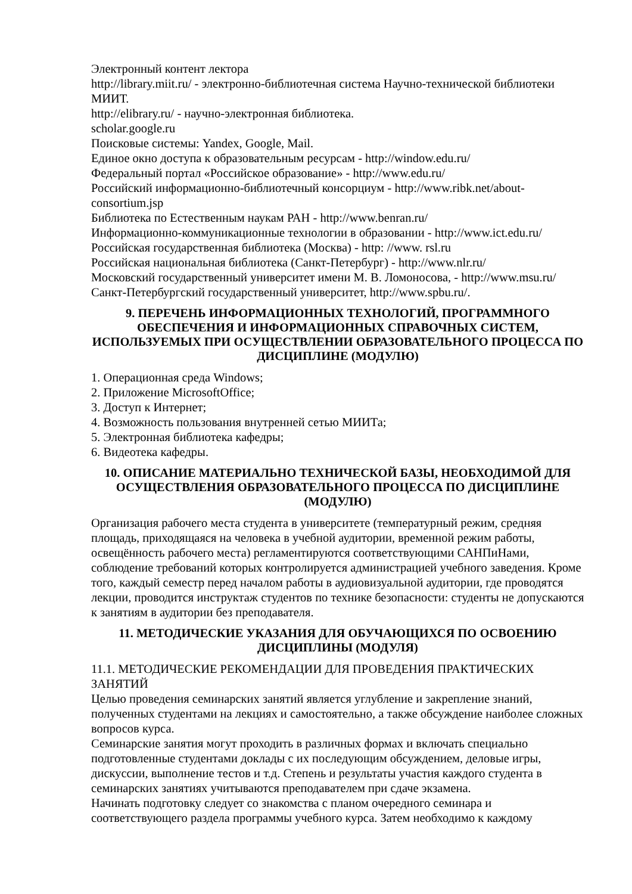Электронный контент лектора
http://library.miit.ru/ - электронно-библиотечная система Научно-технической библиотеки МИИТ.
http://elibrary.ru/ - научно-электронная библиотека.
scholar.google.ru
Поисковые системы: Yandex, Google, Mail.
Единое окно доступа к образовательным ресурсам - http://window.edu.ru/
Федеральный портал «Российское образование» - http://www.edu.ru/
Российский информационно-библиотечный консорциум - http://www.ribk.net/about-consortium.jsp
Библиотека по Естественным наукам РАН - http://www.benran.ru/
Информационно-коммуникационные технологии в образовании - http://www.ict.edu.ru/
Российская государственная библиотека (Москва) - http: //www. rsl.ru
Российская национальная библиотека (Санкт-Петербург) - http://www.nlr.ru/
Московский государственный университет имени М. В. Ломоносова, - http://www.msu.ru/
Санкт-Петербургский государственный университет, http://www.spbu.ru/.
9. ПЕРЕЧЕНЬ ИНФОРМАЦИОННЫХ ТЕХНОЛОГИЙ, ПРОГРАММНОГО ОБЕСПЕЧЕНИЯ И ИНФОРМАЦИОННЫХ СПРАВОЧНЫХ СИСТЕМ, ИСПОЛЬЗУЕМЫХ ПРИ ОСУЩЕСТВЛЕНИИ ОБРАЗОВАТЕЛЬНОГО ПРОЦЕССА ПО ДИСЦИПЛИНЕ (МОДУЛЮ)
1. Операционная среда Windows;
2. Приложение MicrosoftOffice;
3. Доступ к Интернет;
4. Возможность пользования внутренней сетью МИИТа;
5. Электронная библиотека кафедры;
6. Видеотека кафедры.
10. ОПИСАНИЕ МАТЕРИАЛЬНО ТЕХНИЧЕСКОЙ БАЗЫ, НЕОБХОДИМОЙ ДЛЯ ОСУЩЕСТВЛЕНИЯ ОБРАЗОВАТЕЛЬНОГО ПРОЦЕССА ПО ДИСЦИПЛИНЕ (МОДУЛЮ)
Организация рабочего места студента в университете (температурный режим, средняя площадь, приходящаяся на человека в учебной аудитории, временной режим работы, освещённость рабочего места) регламентируются соответствующими САНПиНами, соблюдение требований которых контролируется администрацией учебного заведения. Кроме того, каждый семестр перед началом работы в аудиовизуальной аудитории, где проводятся лекции, проводится инструктаж студентов по технике безопасности: студенты не допускаются к занятиям в аудитории без преподавателя.
11. МЕТОДИЧЕСКИЕ УКАЗАНИЯ ДЛЯ ОБУЧАЮЩИХСЯ ПО ОСВОЕНИЮ ДИСЦИПЛИНЫ (МОДУЛЯ)
11.1. МЕТОДИЧЕСКИЕ РЕКОМЕНДАЦИИ ДЛЯ ПРОВЕДЕНИЯ ПРАКТИЧЕСКИХ ЗАНЯТИЙ
Целью проведения семинарских занятий является углубление и закрепление знаний, полученных студентами на лекциях и самостоятельно, а также обсуждение наиболее сложных вопросов курса.
Семинарские занятия могут проходить в различных формах и включать специально подготовленные студентами доклады с их последующим обсуждением, деловые игры, дискуссии, выполнение тестов и т.д. Степень и результаты участия каждого студента в семинарских занятиях учитываются преподавателем при сдаче экзамена.
Начинать подготовку следует со знакомства с планом очередного семинара и соответствующего раздела программы учебного курса. Затем необходимо к каждому